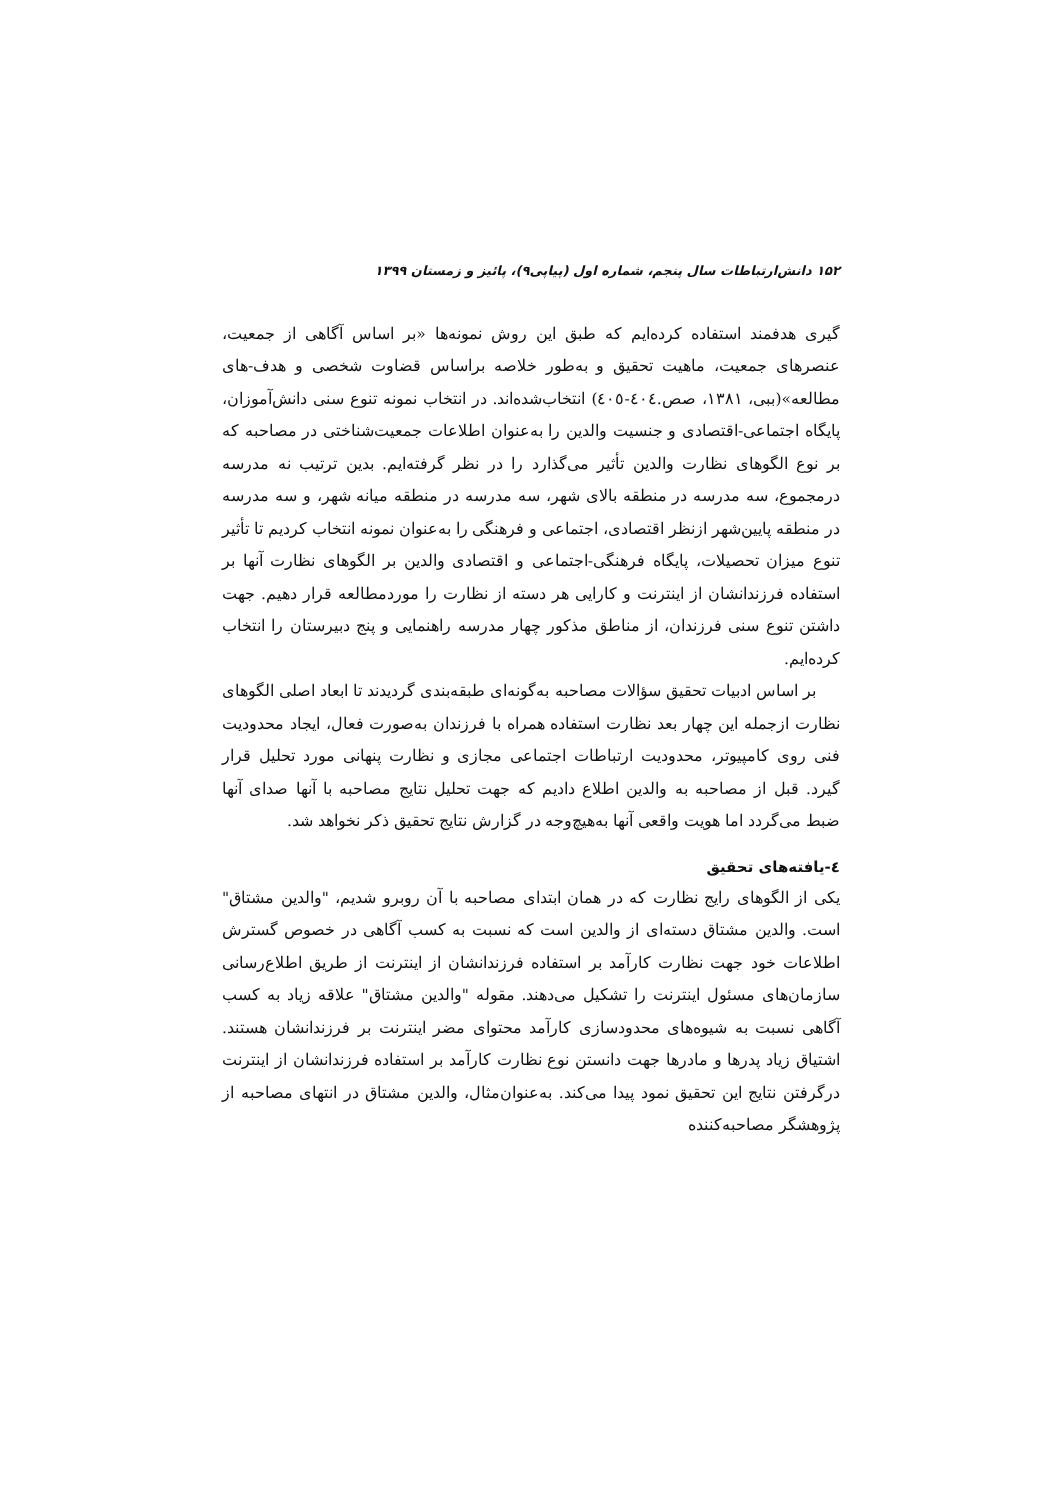۱۵۲ دانش‌ارتباطات سال پنجم، شماره اول (پیاپی۹)، پائیز و زمستان ۱۳۹۹
گیری هدفمند استفاده کرده‌ایم که طبق این روش نمونه‌ها «بر اساس آگاهی از جمعیت، عنصرهای جمعیت، ماهیت تحقیق و به‌طور خلاصه براساس قضاوت شخصی و هدف-های مطالعه»(ببی، ۱۳۸۱، صص.٤۰٤-٤۰٥) انتخاب‌شده‌اند. در انتخاب نمونه تنوع سنی دانش‌آموزان، پایگاه اجتماعی-اقتصادی و جنسیت والدین را به‌عنوان اطلاعات جمعیت‌شناختی در مصاحبه که بر نوع الگوهای نظارت والدین تأثیر می‌گذارد را در نظر گرفته‌ایم. بدین ترتیب نه مدرسه درمجموع، سه مدرسه در منطقه بالای شهر، سه مدرسه در منطقه میانه شهر، و سه مدرسه در منطقه پایین‌شهر ازنظر اقتصادی، اجتماعی و فرهنگی را به‌عنوان نمونه انتخاب کردیم تا تأثیر تنوع میزان تحصیلات، پایگاه فرهنگی-اجتماعی و اقتصادی والدین بر الگوهای نظارت آنها بر استفاده فرزندانشان از اینترنت و کارایی هر دسته از نظارت را موردمطالعه قرار دهیم. جهت داشتن تنوع سنی فرزندان، از مناطق مذکور چهار مدرسه راهنمایی و پنج دبیرستان را انتخاب کرده‌ایم.
بر اساس ادبیات تحقیق سؤالات مصاحبه به‌گونه‌ای طبقه‌بندی گردیدند تا ابعاد اصلی الگوهای نظارت ازجمله این چهار بعد نظارت استفاده همراه با فرزندان به‌صورت فعال، ایجاد محدودیت فنی روی کامپیوتر، محدودیت ارتباطات اجتماعی مجازی و نظارت پنهانی مورد تحلیل قرار گیرد. قبل از مصاحبه به والدین اطلاع دادیم که جهت تحلیل نتایج مصاحبه با آنها صدای آنها ضبط می‌گردد اما هویت واقعی آنها به‌هیچ‌وجه در گزارش نتایج تحقیق ذکر نخواهد شد.
٤-یافته‌های تحقیق
یکی از الگوهای رایج نظارت که در همان ابتدای مصاحبه با آن روبرو شدیم، "والدین مشتاق" است. والدین مشتاق دسته‌ای از والدین است که نسبت به کسب آگاهی در خصوص گسترش اطلاعات خود جهت نظارت کارآمد بر استفاده فرزندانشان از اینترنت از طریق اطلاع‌رسانی سازمان‌های مسئول اینترنت را تشکیل می‌دهند. مقوله "والدین مشتاق" علاقه زیاد به کسب آگاهی نسبت به شیوه‌های محدودسازی کارآمد محتوای مضر اینترنت بر فرزندانشان هستند. اشتیاق زیاد پدرها و مادرها جهت دانستن نوع نظارت کارآمد بر استفاده فرزندانشان از اینترنت درگرفتن نتایج این تحقیق نمود پیدا می‌کند. به‌عنوان‌مثال، والدین مشتاق در انتهای مصاحبه از پژوهشگر مصاحبه‌کننده